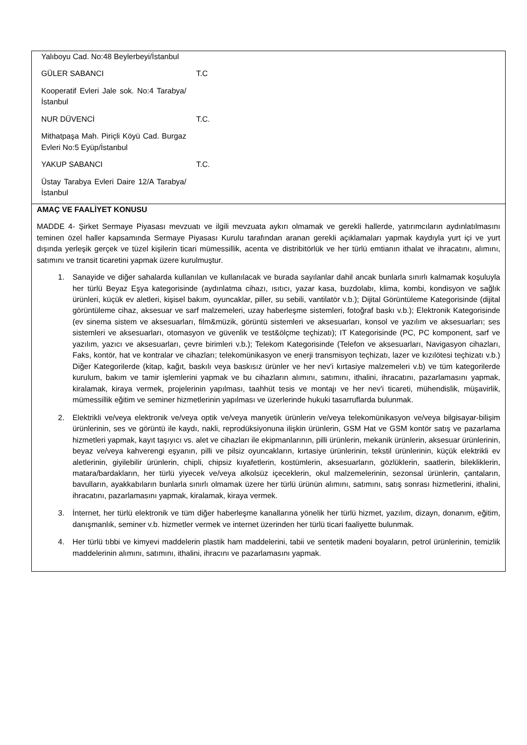| Yalıboyu Cad. No:48 Beylerbeyi/İstanbul GÜLER SABANCI T.C Kooperatif Evleri Jale sok. No:4 Tarabya/İstanbul NUR DÜVENCİ T.C. Mithatpaşa Mah. Piriçli Köyü Cad. Burgaz Evleri No:5 Eyüp/İstanbul YAKUP SABANCI T.C. Üstay Tarabya Evleri Daire 12/A Tarabya/İstanbul |
| AMAÇ VE FAALİYET KONUSU MADDE 4- Şirket Sermaye Piyasası mevzuatı ve ilgili mevzuata aykırı olmamak ve gerekli hallerde, yatırımcıların aydınlatılmasını teminen özel haller kapsamında Sermaye Piyasası Kurulu tarafından aranan gerekli açıklamaları yapmak kaydıyla yurt içi ve yurt dışında yerleşik gerçek ve tüzel kişilerin ticari mümessillik, acenta ve distribitörlük ve her türlü emtianın ithalat ve ihracatını, alımını, satımını ve transit ticaretini yapmak üzere kurulmuştur. 1. Sanayide ve diğer sahalarda kullanılan ve kullanılacak ve burada sayılanlar dahil ancak bunlarla sınırlı kalmamak koşuluyla her türlü Beyaz Eşya kategorisinde (aydınlatma cihazı, ısıtıcı, yazar kasa, buzdolabı, klima, kombi, kondisyon ve sağlık ürünleri, küçük ev aletleri, kişisel bakım, oyuncaklar, piller, su sebili, vantilatör v.b.); Dijital Görüntüleme Kategorisinde (dijital görüntüleme cihaz, aksesuar ve sarf malzemeleri, uzay haberleşme sistemleri, fotoğraf baskı v.b.); Elektronik Kategorisinde (ev sinema sistem ve aksesuarları, film&müzik, görüntü sistemleri ve aksesuarları, konsol ve yazılım ve aksesuarları; ses sistemleri ve aksesuarları, otomasyon ve güvenlik ve test&ölçme teçhizatı); IT Kategorisinde (PC, PC komponent, sarf ve yazılım, yazıcı ve aksesuarları, çevre birimleri v.b.); Telekom Kategorisinde (Telefon ve aksesuarları, Navigasyon cihazları, Faks, kontör, hat ve kontralar ve cihazları; telekomünikasyon ve enerji transmisyon teçhizatı, lazer ve kızılötesi teçhizatı v.b.) Diğer Kategorilerde (kitap, kağıt, baskılı veya baskısız ürünler ve her nev'i kırtasiye malzemeleri v.b) ve tüm kategorilerde kurulum, bakım ve tamir işlemlerini yapmak ve bu cihazların alımını, satımını, ithalini, ihracatını, pazarlamasını yapmak, kiralamak, kiraya vermek, projelerinin yapılması, taahhüt tesis ve montajı ve her nev'i ticareti, mühendislik, müşavirlik, mümessillik eğitim ve seminer hizmetlerinin yapılması ve üzerlerinde hukuki tasarruflarda bulunmak. 2. Elektrikli ve/veya elektronik ve/veya optik ve/veya manyetik ürünlerin ve/veya telekomünikasyon ve/veya bilgisayar-bilişim ürünlerinin, ses ve görüntü ile kaydı, nakli, reprodüksiyonuna ilişkin ürünlerin, GSM Hat ve GSM kontör satış ve pazarlama hizmetleri yapmak, kayıt taşıyıcı vs. alet ve cihazları ile ekipmanlarının, pilli ürünlerin, mekanik ürünlerin, aksesuar ürünlerinin, beyaz ve/veya kahverengi eşyanın, pilli ve pilsiz oyuncakların, kırtasiye ürünlerinin, tekstil ürünlerinin, küçük elektrikli ev aletlerinin, giyilebilir ürünlerin, chipli, chipsiz kıyafetlerin, kostümlerin, aksesuarların, gözlüklerin, saatlerin, bilekliklerin, matara/bardakların, her türlü yiyecek ve/veya alkolsüz içeceklerin, okul malzemelerinin, sezonsal ürünlerin, çantaların, bavulların, ayakkabıların bunlarla sınırlı olmamak üzere her türlü ürünün alımını, satımını, satış sonrası hizmetlerini, ithalini, ihracatını, pazarlamasını yapmak, kiralamak, kiraya vermek. 3. İnternet, her türlü elektronik ve tüm diğer haberleşme kanallarına yönelik her türlü hizmet, yazılım, dizayn, donanım, eğitim, danışmanlık, seminer v.b. hizmetler vermek ve internet üzerinden her türlü ticari faaliyette bulunmak. 4. Her türlü tıbbi ve kimyevi maddelerin plastik ham maddelerini, tabii ve sentetik madeni boyaların, petrol ürünlerinin, temizlik maddelerinin alımını, satımını, ithalini, ihracını ve pazarlamasını yapmak. |